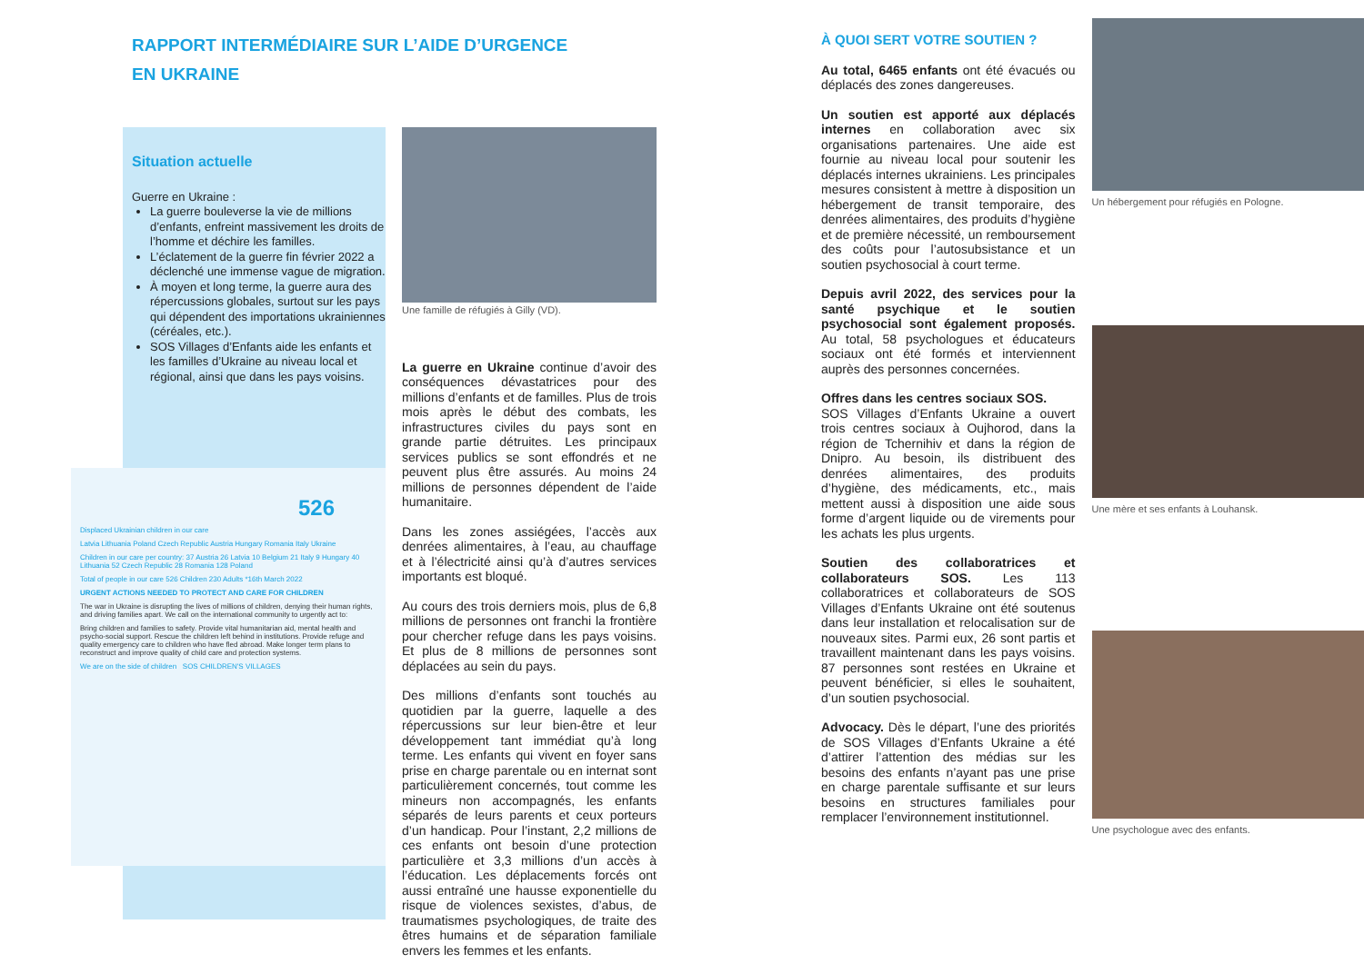RAPPORT INTERMÉDIAIRE SUR L’AIDE D’URGENCE
EN UKRAINE
Situation actuelle
Guerre en Ukraine :
La guerre bouleverse la vie de millions d’enfants, enfreint massivement les droits de l’homme et déchire les familles.
L’éclatement de la guerre fin février 2022 a déclenché une immense vague de migration.
À moyen et long terme, la guerre aura des répercussions globales, surtout sur les pays qui dépendent des importations ukrainiennes (céréales, etc.).
SOS Villages d’Enfants aide les enfants et les familles d’Ukraine au niveau local et régional, ainsi que dans les pays voisins.
526
Displaced Ukrainian children in our care
Latvia Lithuania Poland Czech Republic Austria Hungary Romania Italy Ukraine
Children in our care per country: 37 Austria 26 Latvia 10 Belgium 21 Italy 9 Hungary 40 Lithuania 52 Czech Republic 28 Romania 128 Poland
Total of people in our care 526 Children 230 Adults *16th March 2022
URGENT ACTIONS NEEDED TO PROTECT AND CARE FOR CHILDREN
The war in Ukraine is disrupting the lives of millions of children, denying their human rights, and driving families apart. We call on the international community to urgently act to:
Bring children and families to safety. Provide vital humanitarian aid, mental health and psycho-social support. Rescue the children left behind in institutions. Provide refuge and quality emergency care to children who have fled abroad. Make longer term plans to reconstruct and improve quality of child care and protection systems.
We are on the side of children SOS CHILDREN'S VILLAGES
Une famille de réfugiés à Gilly (VD).
La guerre en Ukraine continue d’avoir des conséquences dévastatrices pour des millions d’enfants et de familles. Plus de trois mois après le début des combats, les infrastructures civiles du pays sont en grande partie détruites. Les principaux services publics se sont effondrés et ne peuvent plus être assurés. Au moins 24 millions de personnes dépendent de l’aide humanitaire.
Dans les zones assiégées, l’accès aux denrées alimentaires, à l’eau, au chauffage et à l’électricité ainsi qu’à d’autres services importants est bloqué.
Au cours des trois derniers mois, plus de 6,8 millions de personnes ont franchi la frontière pour chercher refuge dans les pays voisins. Et plus de 8 millions de personnes sont déplacées au sein du pays.
Des millions d’enfants sont touchés au quotidien par la guerre, laquelle a des répercussions sur leur bien-être et leur développement tant immédiat qu’à long terme. Les enfants qui vivent en foyer sans prise en charge parentale ou en internat sont particulièrement concernés, tout comme les mineurs non accompagnés, les enfants séparés de leurs parents et ceux porteurs d’un handicap. Pour l’instant, 2,2 millions de ces enfants ont besoin d’une protection particulière et 3,3 millions d’un accès à l’éducation. Les déplacements forcés ont aussi entraîné une hausse exponentielle du risque de violences sexistes, d’abus, de traumatismes psychologiques, de traite des êtres humains et de séparation familiale envers les femmes et les enfants.
À QUOI SERT VOTRE SOUTIEN ?
Au total, 6465 enfants ont été évacués ou déplacés des zones dangereuses.
Un soutien est apporté aux déplacés internes en collaboration avec six organisations partenaires. Une aide est fournie au niveau local pour soutenir les déplacés internes ukrainiens. Les principales mesures consistent à mettre à disposition un hébergement de transit temporaire, des denrées alimentaires, des produits d’hygiène et de première nécessité, un remboursement des coûts pour l’autosubsistance et un soutien psychosocial à court terme.
Depuis avril 2022, des services pour la santé psychique et le soutien psychosocial sont également proposés. Au total, 58 psychologues et éducateurs sociaux ont été formés et interviennent auprès des personnes concernées.
Offres dans les centres sociaux SOS.
SOS Villages d’Enfants Ukraine a ouvert trois centres sociaux à Oujhorod, dans la région de Tchernihiv et dans la région de Dnipro. Au besoin, ils distribuent des denrées alimentaires, des produits d’hygiène, des médicaments, etc., mais mettent aussi à disposition une aide sous forme d’argent liquide ou de virements pour les achats les plus urgents.
Soutien des collaboratrices et collaborateurs SOS. Les 113 collaboratrices et collaborateurs de SOS Villages d’Enfants Ukraine ont été soutenus dans leur installation et relocalisation sur de nouveaux sites. Parmi eux, 26 sont partis et travaillent maintenant dans les pays voisins. 87 personnes sont restées en Ukraine et peuvent bénéficier, si elles le souhaitent, d’un soutien psychosocial.
Advocacy. Dès le départ, l’une des priorités de SOS Villages d’Enfants Ukraine a été d’attirer l’attention des médias sur les besoins des enfants n’ayant pas une prise en charge parentale suffisante et sur leurs besoins en structures familiales pour remplacer l’environnement institutionnel.
Un hébergement pour réfugiés en Pologne.
Une mère et ses enfants à Louhansk.
Une psychologue avec des enfants.